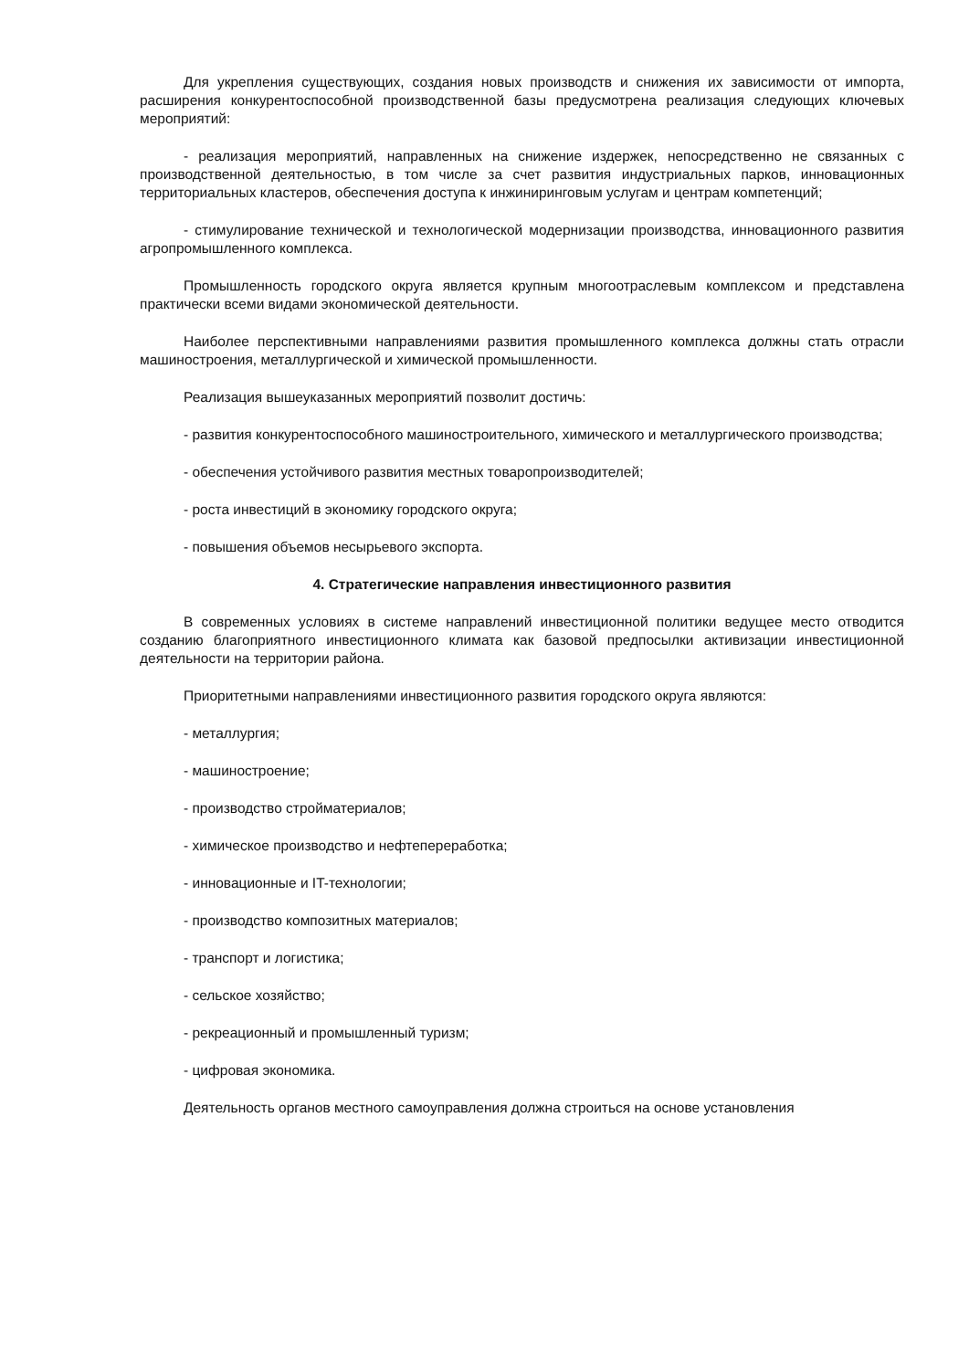Для укрепления существующих, создания новых производств и снижения их зависимости от импорта, расширения конкурентоспособной производственной базы предусмотрена реализация следующих ключевых мероприятий:
- реализация мероприятий, направленных на снижение издержек, непосредственно не связанных с производственной деятельностью, в том числе за счет развития индустриальных парков, инновационных территориальных кластеров, обеспечения доступа к инжиниринговым услугам и центрам компетенций;
- стимулирование технической и технологической модернизации производства, инновационного развития агропромышленного комплекса.
Промышленность городского округа является крупным многоотраслевым комплексом и представлена практически всеми видами экономической деятельности.
Наиболее перспективными направлениями развития промышленного комплекса должны стать отрасли машиностроения, металлургической и химической промышленности.
Реализация вышеуказанных мероприятий позволит достичь:
- развития конкурентоспособного машиностроительного, химического и металлургического производства;
- обеспечения устойчивого развития местных товаропроизводителей;
- роста инвестиций в экономику городского округа;
- повышения объемов несырьевого экспорта.
4. Стратегические направления инвестиционного развития
В современных условиях в системе направлений инвестиционной политики ведущее место отводится созданию благоприятного инвестиционного климата как базовой предпосылки активизации инвестиционной деятельности на территории района.
Приоритетными направлениями инвестиционного развития городского округа являются:
- металлургия;
- машиностроение;
- производство стройматериалов;
- химическое производство и нефтепереработка;
- инновационные и IT-технологии;
- производство композитных материалов;
- транспорт и логистика;
- сельское хозяйство;
- рекреационный и промышленный туризм;
- цифровая экономика.
Деятельность органов местного самоуправления должна строиться на основе установления